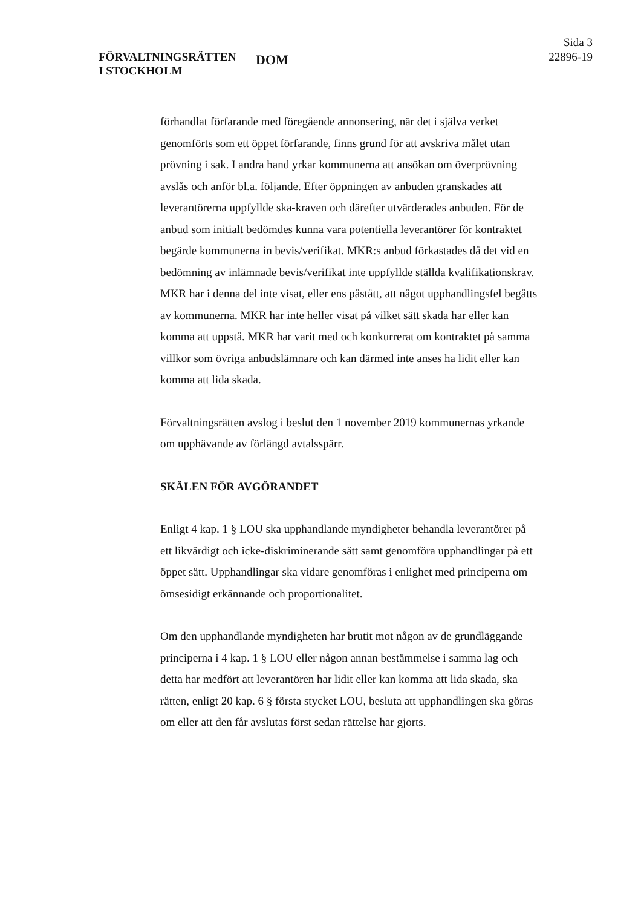FÖRVALTNINGSRÄTTEN
I STOCKHOLM
DOM
Sida 3
22896-19
förhandlat förfarande med föregående annonsering, när det i själva verket genomförts som ett öppet förfarande, finns grund för att avskriva målet utan prövning i sak. I andra hand yrkar kommunerna att ansökan om över­prövning avslås och anför bl.a. följande. Efter öppningen av anbuden granskades att leverantörerna uppfyllde ska-kraven och därefter utvärderades anbuden. För de anbud som initialt bedömdes kunna vara potentiella leverantörer för kontraktet begärde kommunerna in bevis/verifikat. MKR:s anbud förkastades då det vid en bedömning av inlämnade bevis/verifikat inte uppfyllde ställda kvalifikationskrav. MKR har i denna del inte visat, eller ens påstått, att något upphandlingsfel begåtts av kommunerna. MKR har inte heller visat på vilket sätt skada har eller kan komma att uppstå. MKR har varit med och konkurrerat om kontraktet på samma villkor som övriga anbudslämnare och kan därmed inte anses ha lidit eller kan komma att lida skada.
Förvaltningsrätten avslog i beslut den 1 november 2019 kommunernas yrkande om upphävande av förlängd avtalsspärr.
SKÄLEN FÖR AVGÖRANDET
Enligt 4 kap. 1 § LOU ska upphandlande myndigheter behandla leverantörer på ett likvärdigt och icke-diskriminerande sätt samt genomföra upp­handlingar på ett öppet sätt. Upphandlingar ska vidare genomföras i enlighet med principerna om ömsesidigt erkännande och proportionalitet.
Om den upphandlande myndigheten har brutit mot någon av de grund­läggande principerna i 4 kap. 1 § LOU eller någon annan bestämmelse i samma lag och detta har medfört att leverantören har lidit eller kan komma att lida skada, ska rätten, enligt 20 kap. 6 § första stycket LOU, besluta att upphandlingen ska göras om eller att den får avslutas först sedan rättelse har gjorts.